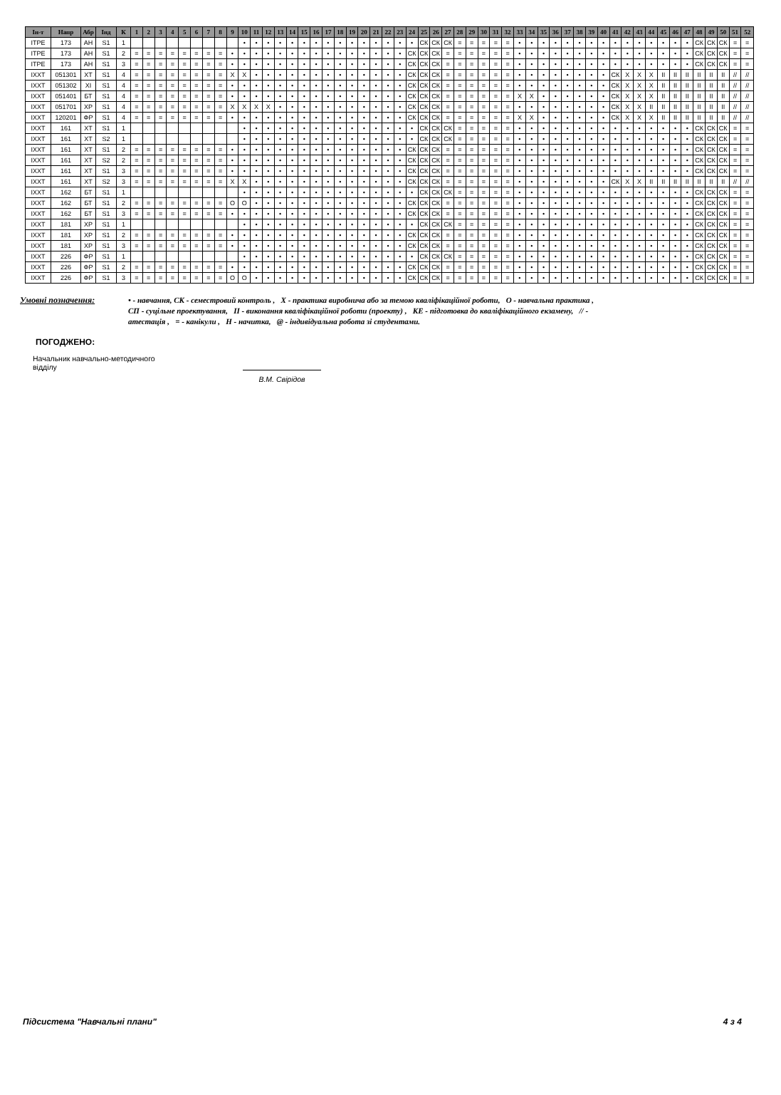| Ін-т | Напр | Абр | Інд | К | 1 | 2 | 3 | 4 | 5 | 6 | 7 | 8 | 9 | 10 | 11 | 12 | 13 | 14 | 15 | 16 | 17 | 18 | 19 | 20 | 21 | 22 | 23 | 24 | 25 | 26 | 27 | 28 | 29 | 30 | 31 | 32 | 33 | 34 | 35 | 36 | 37 | 38 | 39 | 40 | 41 | 42 | 43 | 44 | 45 | 46 | 47 | 48 | 49 | 50 | 51 | 52 |
| --- | --- | --- | --- | --- | --- | --- | --- | --- | --- | --- | --- | --- | --- | --- | --- | --- | --- | --- | --- | --- | --- | --- | --- | --- | --- | --- | --- | --- | --- | --- | --- | --- | --- | --- | --- | --- | --- | --- | --- | --- | --- | --- | --- | --- | --- | --- | --- | --- | --- | --- | --- | --- | --- | --- | --- | --- |
| ІТРЕ | 173 | АН | S1 | 1 | | | | | | | | | | • | • | • | • | • | • | • | • | • | • | • | • | • | • | • | СК | СК | СК | = | = | = | = | = | • | • | • | • | • | • | • | • | • | • | • | • | • | • | • | СК | СК | СК | = | = |
| ІТРЕ | 173 | АН | S1 | 2 | = | = | = | = | = | = | = | = | • | • | • | • | • | • | • | • | • | • | • | • | • | • | • | СК | СК | СК | = | = | = | = | = | = | • | • | • | • | • | • | • | • | • | • | • | • | • | • | • | СК | СК | СК | = | = |
| ІТРЕ | 173 | АН | S1 | 3 | = | = | = | = | = | = | = | = | • | • | • | • | • | • | • | • | • | • | • | • | • | • | • | СК | СК | СК | = | = | = | = | = | = | • | • | • | • | • | • | • | • | • | • | • | • | • | • | • | СК | СК | СК | = | = |
| ІХХТ | 051301 | ХТ | S1 | 4 | = | = | = | = | = | = | = | = | Х | Х | • | • | • | • | • | • | • | • | • | • | • | • | • | СК | СК | СК | = | = | = | = | = | = | • | • | • | • | • | • | • | • | СК | Х | Х | Х | ІІ | ІІ | ІІ | ІІ | ІІ | ІІ | // | // |
| ІХХТ | 051302 | ХІ | S1 | 4 | = | = | = | = | = | = | = | = | • | • | • | • | • | • | • | • | • | • | • | • | • | • | • | СК | СК | СК | = | = | = | = | = | = | • | • | • | • | • | • | • | • | СК | Х | Х | Х | ІІ | ІІ | ІІ | ІІ | ІІ | ІІ | // | // |
| ІХХТ | 051401 | БТ | S1 | 4 | = | = | = | = | = | = | = | = | • | • | • | • | • | • | • | • | • | • | • | • | • | • | • | СК | СК | СК | = | = | = | = | = | = | Х | Х | • | • | • | • | • | • | СК | Х | Х | Х | ІІ | ІІ | ІІ | ІІ | ІІ | ІІ | // | // |
| ІХХТ | 051701 | ХР | S1 | 4 | = | = | = | = | = | = | = | = | Х | Х | Х | Х | • | • | • | • | • | • | • | • | • | • | • | СК | СК | СК | = | = | = | = | = | = | • | • | • | • | • | • | • | • | СК | Х | Х | ІІ | ІІ | ІІ | ІІ | ІІ | ІІ | ІІ | // | // |
| ІХХТ | 120201 | ФР | S1 | 4 | = | = | = | = | = | = | = | = | • | • | • | • | • | • | • | • | • | • | • | • | • | • | • | СК | СК | СК | = | = | = | = | = | = | Х | Х | • | • | • | • | • | • | СК | Х | Х | Х | ІІ | ІІ | ІІ | ІІ | ІІ | ІІ | // | // |
| ІХХТ | 161 | ХТ | S1 | 1 | | | | | | | | | | • | • | • | • | • | • | • | • | • | • | • | • | • | • | • | СК | СК | СК | = | = | = | = | = | • | • | • | • | • | • | • | • | • | • | • | • | • | • | • | СК | СК | СК | = | = |
| ІХХТ | 161 | ХТ | S2 | 1 | | | | | | | | | | • | • | • | • | • | • | • | • | • | • | • | • | • | • | • | СК | СК | СК | = | = | = | = | = | • | • | • | • | • | • | • | • | • | • | • | • | • | • | • | СК | СК | СК | = | = |
| ІХХТ | 161 | ХТ | S1 | 2 | = | = | = | = | = | = | = | = | • | • | • | • | • | • | • | • | • | • | • | • | • | • | • | СК | СК | СК | = | = | = | = | = | = | • | • | • | • | • | • | • | • | • | • | • | • | • | • | • | СК | СК | СК | = | = |
| ІХХТ | 161 | ХТ | S2 | 2 | = | = | = | = | = | = | = | = | • | • | • | • | • | • | • | • | • | • | • | • | • | • | • | СК | СК | СК | = | = | = | = | = | = | • | • | • | • | • | • | • | • | • | • | • | • | • | • | • | СК | СК | СК | = | = |
| ІХХТ | 161 | ХТ | S1 | 3 | = | = | = | = | = | = | = | = | • | • | • | • | • | • | • | • | • | • | • | • | • | • | • | СК | СК | СК | = | = | = | = | = | = | • | • | • | • | • | • | • | • | • | • | • | • | • | • | • | СК | СК | СК | = | = |
| ІХХТ | 161 | ХТ | S2 | 3 | = | = | = | = | = | = | = | = | Х | Х | • | • | • | • | • | • | • | • | • | • | • | • | • | СК | СК | СК | = | = | = | = | = | = | • | • | • | • | • | • | • | • | СК | Х | Х | ІІ | ІІ | ІІ | ІІ | ІІ | ІІ | ІІ | // | // |
| ІХХТ | 162 | БТ | S1 | 1 | | | | | | | | | | • | • | • | • | • | • | • | • | • | • | • | • | • | • | • | СК | СК | СК | = | = | = | = | = | • | • | • | • | • | • | • | • | • | • | • | • | • | • | • | СК | СК | СК | = | = |
| ІХХТ | 162 | БТ | S1 | 2 | = | = | = | = | = | = | = | = | О | О | • | • | • | • | • | • | • | • | • | • | • | • | • | СК | СК | СК | = | = | = | = | = | = | • | • | • | • | • | • | • | • | • | • | • | • | • | • | • | СК | СК | СК | = | = |
| ІХХТ | 162 | БТ | S1 | 3 | = | = | = | = | = | = | = | = | • | • | • | • | • | • | • | • | • | • | • | • | • | • | • | СК | СК | СК | = | = | = | = | = | = | • | • | • | • | • | • | • | • | • | • | • | • | • | • | • | СК | СК | СК | = | = |
| ІХХТ | 181 | ХР | S1 | 1 | | | | | | | | | | • | • | • | • | • | • | • | • | • | • | • | • | • | • | • | СК | СК | СК | = | = | = | = | = | • | • | • | • | • | • | • | • | • | • | • | • | • | • | • | СК | СК | СК | = | = |
| ІХХТ | 181 | ХР | S1 | 2 | = | = | = | = | = | = | = | = | • | • | • | • | • | • | • | • | • | • | • | • | • | • | • | СК | СК | СК | = | = | = | = | = | = | • | • | • | • | • | • | • | • | • | • | • | • | • | • | • | СК | СК | СК | = | = |
| ІХХТ | 181 | ХР | S1 | 3 | = | = | = | = | = | = | = | = | • | • | • | • | • | • | • | • | • | • | • | • | • | • | • | СК | СК | СК | = | = | = | = | = | = | • | • | • | • | • | • | • | • | • | • | • | • | • | • | • | СК | СК | СК | = | = |
| ІХХТ | 226 | ФР | S1 | 1 | | | | | | | | | | • | • | • | • | • | • | • | • | • | • | • | • | • | • | • | СК | СК | СК | = | = | = | = | = | • | • | • | • | • | • | • | • | • | • | • | • | • | • | • | СК | СК | СК | = | = |
| ІХХТ | 226 | ФР | S1 | 2 | = | = | = | = | = | = | = | = | • | • | • | • | • | • | • | • | • | • | • | • | • | • | • | СК | СК | СК | = | = | = | = | = | = | • | • | • | • | • | • | • | • | • | • | • | • | • | • | • | СК | СК | СК | = | = |
| ІХХТ | 226 | ФР | S1 | 3 | = | = | = | = | = | = | = | = | О | О | • | • | • | • | • | • | • | • | • | • | • | • | • | СК | СК | СК | = | = | = | = | = | = | • | • | • | • | • | • | • | • | • | • | • | • | • | • | • | СК | СК | СК | = | = |
Умовні позначення:
• - навчання, СК - семестровий контроль , Х - практика виробнича або за темою кваліфікаційної роботи, О - навчальна практика ,
СП - суцільне проектування, ІІ - виконання кваліфікаційної роботи (проекту) , КЕ - підготовка до кваліфікаційного екзамену, // -
атестація , = - канікули , Н - начитка, @ - індивідуальна робота зі студентами.
ПОГОДЖЕНО:
Начальник навчально-методичного
відділу
В.М. Свірідов
Підсистема "Навчальні плани" 4 з 4